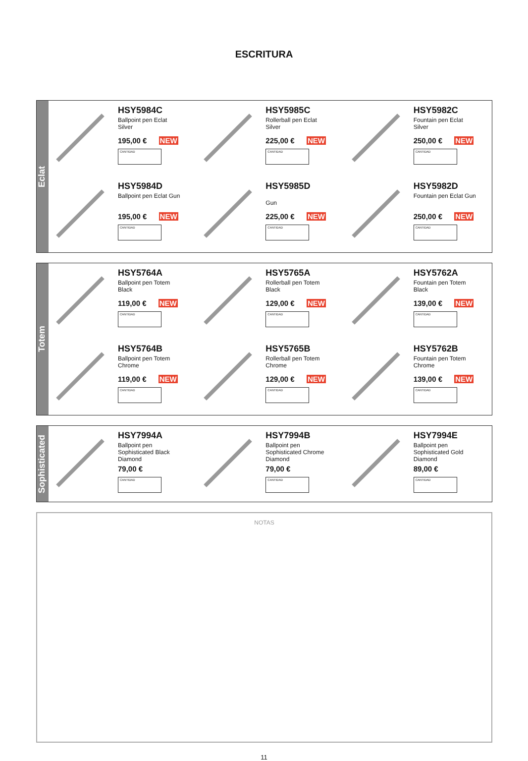ESCRITURA
Eclat
HSY5984C
Ballpoint pen Eclat
Silver
195,00 € NEW
CANTIDAD
HSY5985C
Rollerball pen Eclat
Silver
225,00 € NEW
CANTIDAD
HSY5982C
Fountain pen Eclat
Silver
250,00 € NEW
CANTIDAD
HSY5984D
Ballpoint pen Eclat Gun
195,00 € NEW
CANTIDAD
HSY5985D
Gun
225,00 € NEW
CANTIDAD
HSY5982D
Fountain pen Eclat Gun
250,00 € NEW
CANTIDAD
Totem
HSY5764A
Ballpoint pen Totem
Black
119,00 € NEW
CANTIDAD
HSY5765A
Rollerball pen Totem
Black
129,00 € NEW
CANTIDAD
HSY5762A
Fountain pen Totem
Black
139,00 € NEW
CANTIDAD
HSY5764B
Ballpoint pen Totem
Chrome
119,00 € NEW
CANTIDAD
HSY5765B
Rollerball pen Totem
Chrome
129,00 € NEW
CANTIDAD
HSY5762B
Fountain pen Totem
Chrome
139,00 € NEW
CANTIDAD
Sophisticated
HSY7994A
Ballpoint pen
Sophisticated Black
Diamond
79,00 €
CANTIDAD
HSY7994B
Ballpoint pen
Sophisticated Chrome
Diamond
79,00 €
CANTIDAD
HSY7994E
Ballpoint pen
Sophisticated Gold
Diamond
89,00 €
CANTIDAD
NOTAS
11